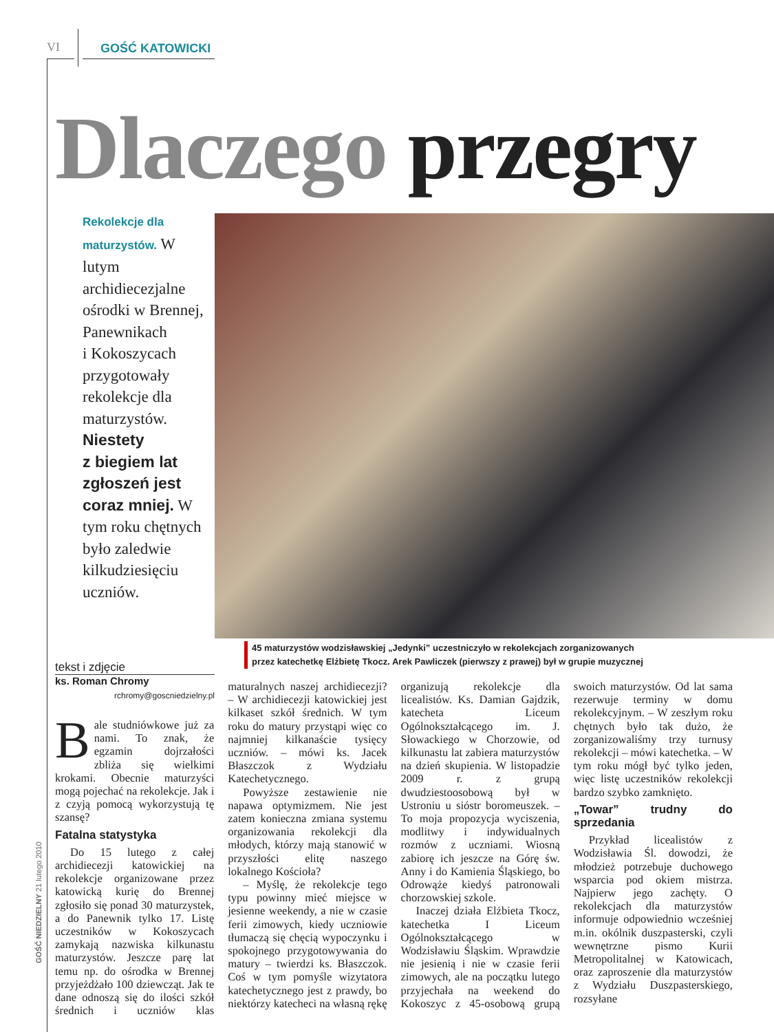VI GOŚĆ KATOWICKI
Dlaczego przegry
Rekolekcje dla maturzystów. W lutym archidiecezjalne ośrodki w Brennej, Panewnikach i Kokoszycach przygotowały rekolekcje dla maturzystów. Niestety z biegiem lat zgłoszeń jest coraz mniej. W tym roku chętnych było zaledwie kilkudziesięciu uczniów.
45 maturzystów wodzisławskiej „Jedynki” uczestniczyło w rekolekcjach zorganizowanych
przez katechetkę Elżbietę Tkocz. Arek Pawliczek (pierwszy z prawej) był w grupie muzycznej
tekst i zdjęcie
ks. Roman Chromy
rchromy@goscniedzielny.pl
Bale studniówkowe już za nami. To znak, że egzamin dojrzałości zbliża się wielkimi krokami. Obecnie maturzyści mogą pojechać na rekolekcje. Jak i z czyją pomocą wykorzystują tę szansę?
Fatalna statystyka
Do 15 lutego z całej archidiecezji katowickiej na rekolekcje organizowane przez katowicką kurię do Brennej zgłosiło się ponad 30 maturzystek, a do Panewnik tylko 17. Listę uczestników w Kokoszycach zamykają nazwiska kilkunastu maturzystów. Jeszcze parę lat temu np. do ośrodka w Brennej przyjeżdżało 100 dziewcząt. Jak te dane odnoszą się do ilości szkół średnich i uczniów klas maturalnych naszej archidiecezji? – W archidiecezji katowickiej jest kilkaset szkół średnich. W tym roku do matury przystąpi więc co najmniej kilkanaście tysięcy uczniów. – mówi ks. Jacek Błaszczok z Wydziału Katechetycznego.
Powyższe zestawienie nie napawa optymizmem. Nie jest zatem konieczna zmiana systemu organizowania rekolekcji dla młodych, którzy mają stanowić w przyszłości elitę naszego lokalnego Kościoła?
– Myślę, że rekolekcje tego typu powinny mieć miejsce w jesienne weekendy, a nie w czasie ferii zimowych, kiedy uczniowie tłumaczą się chęcią wypoczynku i spokojnego przygotowywania do matury – twierdzi ks. Błaszczok. Coś w tym pomyśle wizytatora katechetycznego jest z prawdy, bo niektórzy katecheci na własną rękę organizują rekolekcje dla licealistów. Ks. Damian Gajdzik, katecheta Liceum Ogólnokształcącego im. J. Słowackiego w Chorzowie, od kilkunastu lat zabiera maturzystów na dzień skupienia. W listopadzie 2009 r. z grupą dwudziestoosobową był w Ustroniu u sióstr boromeuszek. – To moja propozycja wyciszenia, modlitwy i indywidualnych rozmów z uczniami. Wiosną zabiorę ich jeszcze na Górę św. Anny i do Kamienia Śląskiego, bo Odrowąże kiedyś patronowali chorzowskiej szkole.
Inaczej działa Elżbieta Tkocz, katechetka I Liceum Ogólnokształcącego w Wodzisławiu Śląskim. Wprawdzie nie jesienią i nie w czasie ferii zimowych, ale na początku lutego przyjechała na weekend do Kokoszyc z 45-osobową grupą swoich maturzystów. Od lat sama rezerwuje terminy w domu rekolekcyjnym. – W zeszłym roku chętnych było tak dużo, że zorganizowaliśmy trzy turnusy rekolekcji – mówi katechetka. – W tym roku mógł być tylko jeden, więc listę uczestników rekolekcji bardzo szybko zamknięto.
„Towar” trudny do sprzedania
Przykład licealistów z Wodzisławia Śl. dowodzi, że młodzież potrzebuje duchowego wsparcia pod okiem mistrza. Najpierw jego zachęty. O rekolekcjach dla maturzystów informuje odpowiednio wcześniej m.in. okólnik duszpasterski, czyli wewnętrzne pismo Kurii Metropolitalnej w Katowicach, oraz zaproszenie dla maturzystów z Wydziału Duszpasterskiego, rozsyłane
GOŚĆ NIEDZIELNY 21 lutego 2010